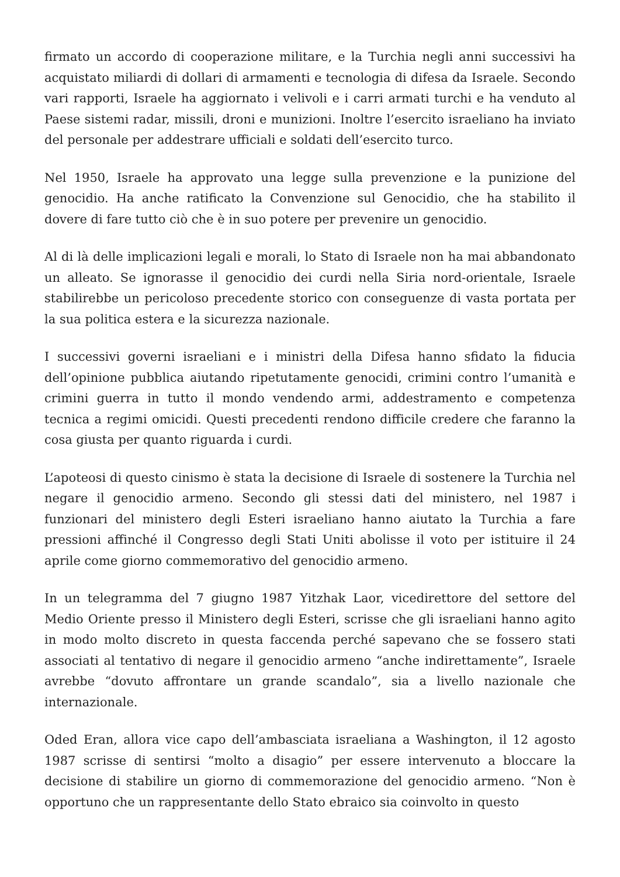firmato un accordo di cooperazione militare, e la Turchia negli anni successivi ha acquistato miliardi di dollari di armamenti e tecnologia di difesa da Israele. Secondo vari rapporti, Israele ha aggiornato i velivoli e i carri armati turchi e ha venduto al Paese sistemi radar, missili, droni e munizioni. Inoltre l’esercito israeliano ha inviato del personale per addestrare ufficiali e soldati dell’esercito turco.
Nel 1950, Israele ha approvato una legge sulla prevenzione e la punizione del genocidio. Ha anche ratificato la Convenzione sul Genocidio, che ha stabilito il dovere di fare tutto ciò che è in suo potere per prevenire un genocidio.
Al di là delle implicazioni legali e morali, lo Stato di Israele non ha mai abbandonato un alleato. Se ignorasse il genocidio dei curdi nella Siria nord-orientale, Israele stabilirebbe un pericoloso precedente storico con conseguenze di vasta portata per la sua politica estera e la sicurezza nazionale.
I successivi governi israeliani e i ministri della Difesa hanno sfidato la fiducia dell’opinione pubblica aiutando ripetutamente genocidi, crimini contro l’umanità e crimini guerra in tutto il mondo vendendo armi, addestramento e competenza tecnica a regimi omicidi. Questi precedenti rendono difficile credere che faranno la cosa giusta per quanto riguarda i curdi.
L’apoteosi di questo cinismo è stata la decisione di Israele di sostenere la Turchia nel negare il genocidio armeno. Secondo gli stessi dati del ministero, nel 1987 i funzionari del ministero degli Esteri israeliano hanno aiutato la Turchia a fare pressioni affinché il Congresso degli Stati Uniti abolisse il voto per istituire il 24 aprile come giorno commemorativo del genocidio armeno.
In un telegramma del 7 giugno 1987 Yitzhak Laor, vicedirettore del settore del Medio Oriente presso il Ministero degli Esteri, scrisse che gli israeliani hanno agito in modo molto discreto in questa faccenda perché sapevano che se fossero stati associati al tentativo di negare il genocidio armeno “anche indirettamente”, Israele avrebbe “dovuto affrontare un grande scandalo”, sia a livello nazionale che internazionale.
Oded Eran, allora vice capo dell’ambasciata israeliana a Washington, il 12 agosto 1987 scrisse di sentirsi “molto a disagio” per essere intervenuto a bloccare la decisione di stabilire un giorno di commemorazione del genocidio armeno. “Non è opportuno che un rappresentante dello Stato ebraico sia coinvolto in questo